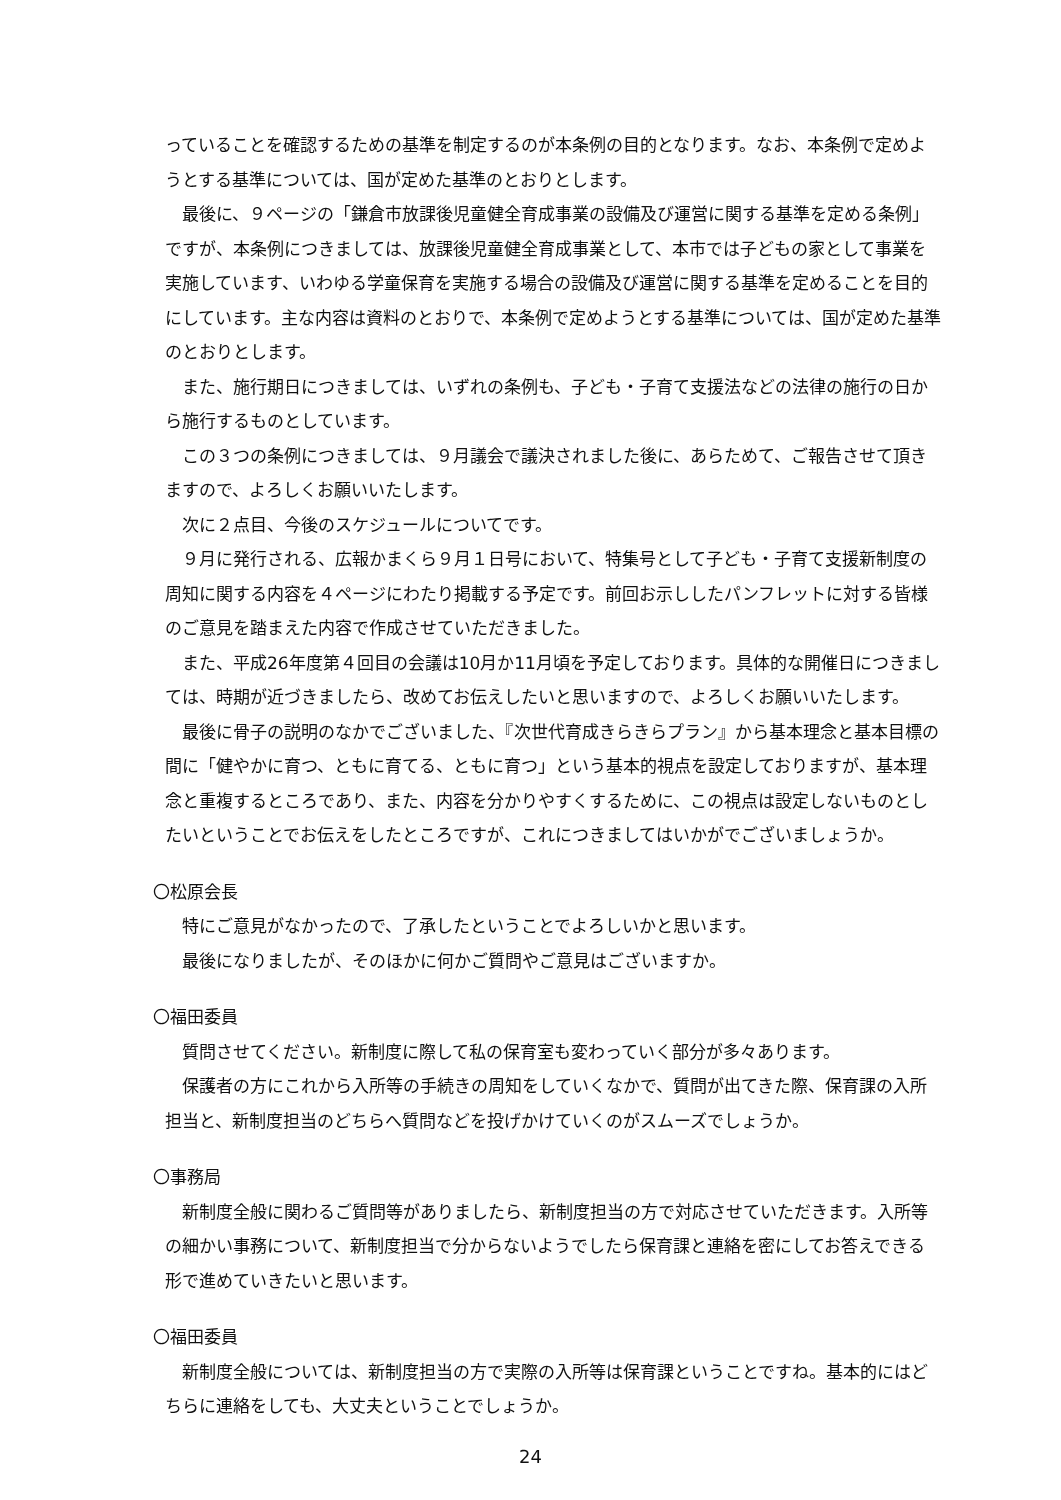っていることを確認するための基準を制定するのが本条例の目的となります。なお、本条例で定めようとする基準については、国が定めた基準のとおりとします。
最後に、９ページの「鎌倉市放課後児童健全育成事業の設備及び運営に関する基準を定める条例」ですが、本条例につきましては、放課後児童健全育成事業として、本市では子どもの家として事業を実施しています、いわゆる学童保育を実施する場合の設備及び運営に関する基準を定めることを目的にしています。主な内容は資料のとおりで、本条例で定めようとする基準については、国が定めた基準のとおりとします。
また、施行期日につきましては、いずれの条例も、子ども・子育て支援法などの法律の施行の日から施行するものとしています。
この３つの条例につきましては、９月議会で議決されました後に、あらためて、ご報告させて頂きますので、よろしくお願いいたします。
次に２点目、今後のスケジュールについてです。
９月に発行される、広報かまくら９月１日号において、特集号として子ども・子育て支援新制度の周知に関する内容を４ページにわたり掲載する予定です。前回お示ししたパンフレットに対する皆様のご意見を踏まえた内容で作成させていただきました。
また、平成26年度第４回目の会議は10月か11月頃を予定しております。具体的な開催日につきましては、時期が近づきましたら、改めてお伝えしたいと思いますので、よろしくお願いいたします。
最後に骨子の説明のなかでございました、『次世代育成きらきらプラン』から基本理念と基本目標の間に「健やかに育つ、ともに育てる、ともに育つ」という基本的視点を設定しておりますが、基本理念と重複するところであり、また、内容を分かりやすくするために、この視点は設定しないものとしたいということでお伝えをしたところですが、これにつきましてはいかがでございましょうか。
〇松原会長
特にご意見がなかったので、了承したということでよろしいかと思います。
最後になりましたが、そのほかに何かご質問やご意見はございますか。
〇福田委員
質問させてください。新制度に際して私の保育室も変わっていく部分が多々あります。
保護者の方にこれから入所等の手続きの周知をしていくなかで、質問が出てきた際、保育課の入所担当と、新制度担当のどちらへ質問などを投げかけていくのがスムーズでしょうか。
〇事務局
新制度全般に関わるご質問等がありましたら、新制度担当の方で対応させていただきます。入所等の細かい事務について、新制度担当で分からないようでしたら保育課と連絡を密にしてお答えできる形で進めていきたいと思います。
〇福田委員
新制度全般については、新制度担当の方で実際の入所等は保育課ということですね。基本的にはどちらに連絡をしても、大丈夫ということでしょうか。
24